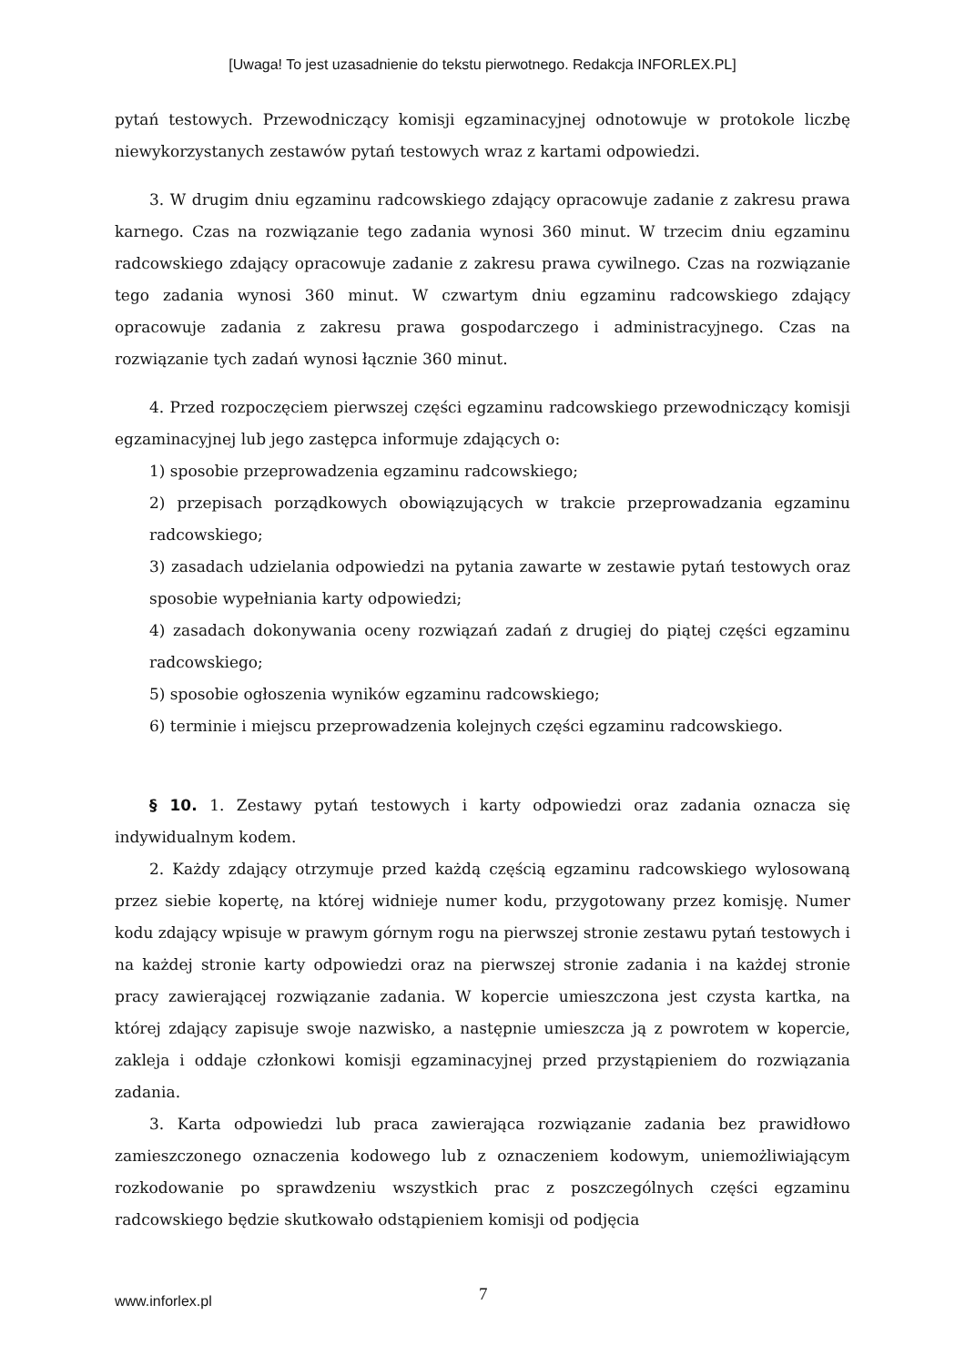[Uwaga! To jest uzasadnienie do tekstu pierwotnego. Redakcja INFORLEX.PL]
pytań testowych. Przewodniczący komisji egzaminacyjnej odnotowuje w protokole liczbę niewykorzystanych zestawów pytań testowych wraz z kartami odpowiedzi.
3. W drugim dniu egzaminu radcowskiego zdający opracowuje zadanie z zakresu prawa karnego. Czas na rozwiązanie tego zadania wynosi 360 minut. W trzecim dniu egzaminu radcowskiego zdający opracowuje zadanie z zakresu prawa cywilnego. Czas na rozwiązanie tego zadania wynosi 360 minut. W czwartym dniu egzaminu radcowskiego zdający opracowuje zadania z zakresu prawa gospodarczego i administracyjnego. Czas na rozwiązanie tych zadań wynosi łącznie 360 minut.
4. Przed rozpoczęciem pierwszej części egzaminu radcowskiego przewodniczący komisji egzaminacyjnej lub jego zastępca informuje zdających o:
1) sposobie przeprowadzenia egzaminu radcowskiego;
2) przepisach porządkowych obowiązujących w trakcie przeprowadzania egzaminu radcowskiego;
3) zasadach udzielania odpowiedzi na pytania zawarte w zestawie pytań testowych oraz sposobie wypełniania karty odpowiedzi;
4) zasadach dokonywania oceny rozwiązań zadań z drugiej do piątej części egzaminu radcowskiego;
5) sposobie ogłoszenia wyników egzaminu radcowskiego;
6) terminie i miejscu przeprowadzenia kolejnych części egzaminu radcowskiego.
§ 10. 1. Zestawy pytań testowych i karty odpowiedzi oraz zadania oznacza się indywidualnym kodem.
2. Każdy zdający otrzymuje przed każdą częścią egzaminu radcowskiego wylosowaną przez siebie kopertę, na której widnieje numer kodu, przygotowany przez komisję. Numer kodu zdający wpisuje w prawym górnym rogu na pierwszej stronie zestawu pytań testowych i na każdej stronie karty odpowiedzi oraz na pierwszej stronie zadania i na każdej stronie pracy zawierającej rozwiązanie zadania. W kopercie umieszczona jest czysta kartka, na której zdający zapisuje swoje nazwisko, a następnie umieszcza ją z powrotem w kopercie, zakleja i oddaje członkowi komisji egzaminacyjnej przed przystąpieniem do rozwiązania zadania.
3. Karta odpowiedzi lub praca zawierająca rozwiązanie zadania bez prawidłowo zamieszczonego oznaczenia kodowego lub z oznaczeniem kodowym, uniemożliwiającym rozkodowanie po sprawdzeniu wszystkich prac z poszczególnych części egzaminu radcowskiego będzie skutkowało odstąpieniem komisji od podjęcia
www.inforlex.pl 7